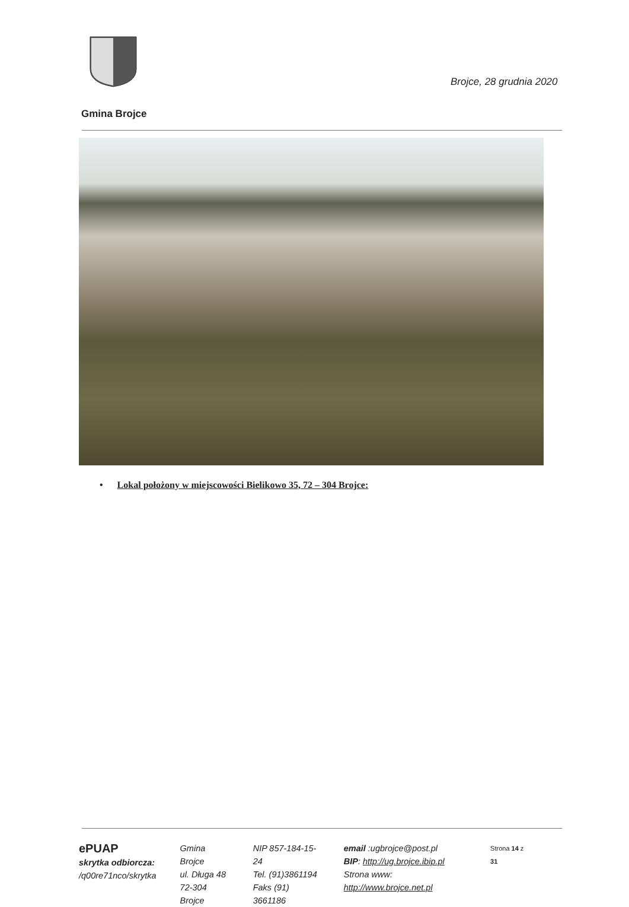Brojce, 28 grudnia 2020
Gmina Brojce
• Lokal położony w miejscowości Bielikowo 35, 72 – 304 Brojce:
ePUAP
skrytka odbiorcza:
/q00re71nco/skrytka
Gmina Brojce
ul. Długa 48
72-304 Brojce
NIP 857-184-15-24
Tel. (91)3861194
Faks (91) 3661186
email :ugbrojce@post.pl
BIP: http://ug.brojce.ibip.pl
Strona www: http://www.brojce.net.pl
Strona 14 z 31